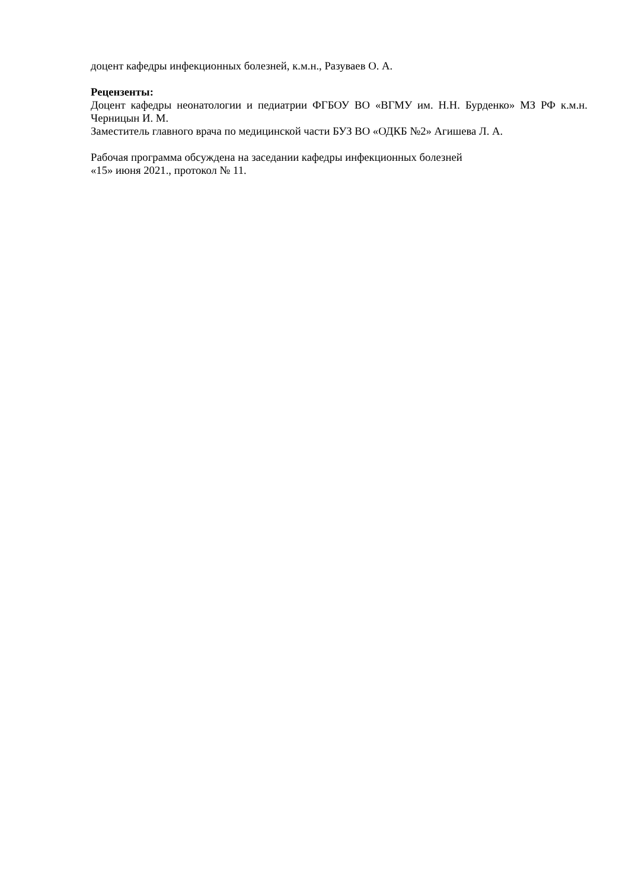доцент кафедры инфекционных болезней, к.м.н., Разуваев О. А.
Рецензенты:
Доцент кафедры неонатологии и педиатрии ФГБОУ ВО «ВГМУ им. Н.Н. Бурденко» МЗ РФ к.м.н. Черницын И. М.
Заместитель главного врача по медицинской части БУЗ ВО «ОДКБ №2» Агишева Л. А.
Рабочая программа обсуждена на заседании кафедры инфекционных болезней
«15» июня 2021., протокол № 11.